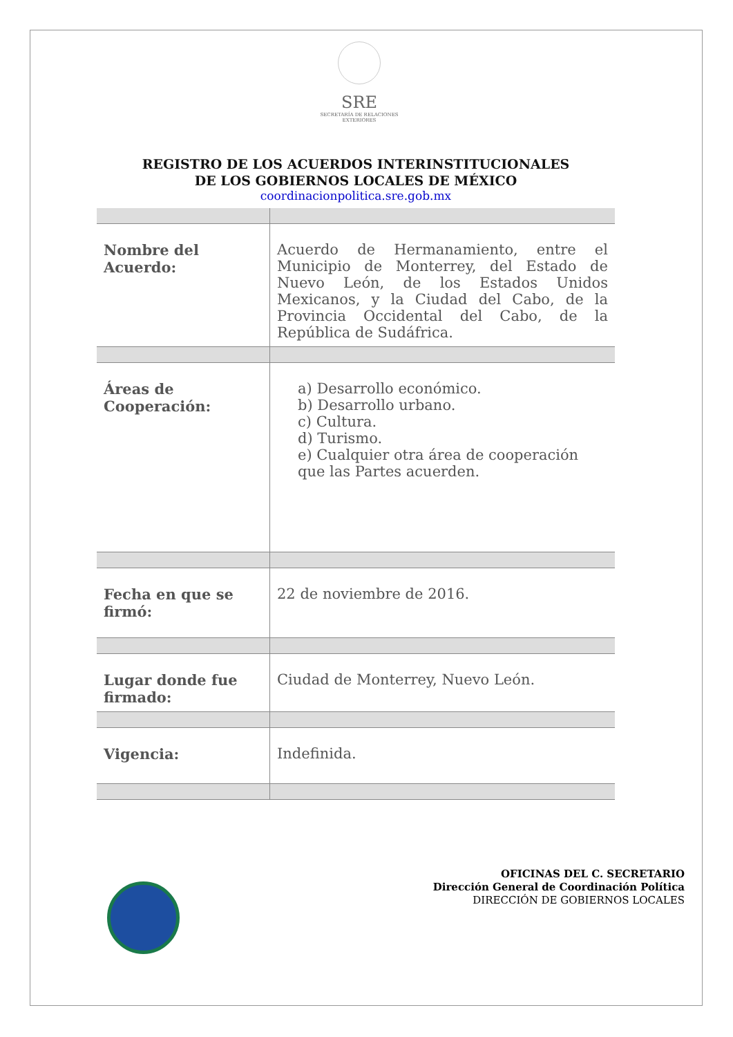SRE
SECRETARÍA DE RELACIONES EXTERIORES
REGISTRO DE LOS ACUERDOS INTERINSTITUCIONALES
DE LOS GOBIERNOS LOCALES DE MÉXICO
coordinacionpolitica.sre.gob.mx
| Nombre del Acuerdo: | Acuerdo de Hermanamiento, entre el Municipio de Monterrey, del Estado de Nuevo León, de los Estados Unidos Mexicanos, y la Ciudad del Cabo, de la Provincia Occidental del Cabo, de la República de Sudáfrica. |
| Áreas de Cooperación: | a) Desarrollo económico. b) Desarrollo urbano. c) Cultura. d) Turismo. e) Cualquier otra área de cooperación que las Partes acuerden. |
| Fecha en que se firmó: | 22 de noviembre de 2016. |
| Lugar donde fue firmado: | Ciudad de Monterrey, Nuevo León. |
| Vigencia: | Indefinida. |
OFICINAS DEL C. SECRETARIO
Dirección General de Coordinación Política
DIRECCIÓN DE GOBIERNOS LOCALES